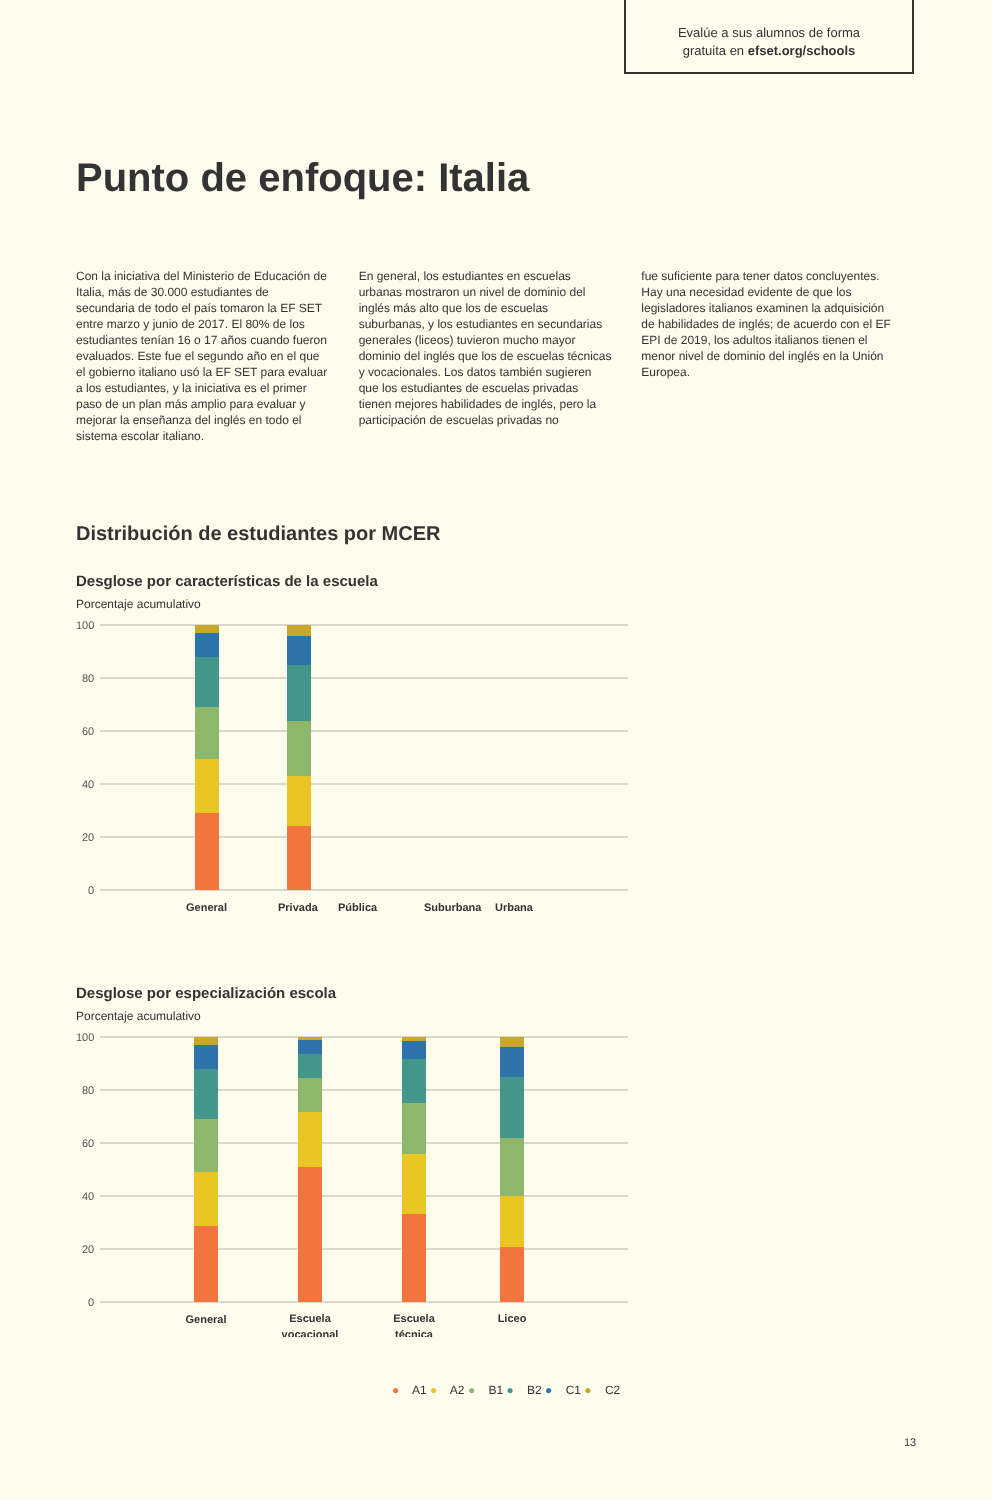Evalúe a sus alumnos de forma
gratuita en efset.org/schools
Punto de enfoque: Italia
Con la iniciativa del Ministerio de Educación de Italia, más de 30.000 estudiantes de secundaria de todo el país tomaron la EF SET entre marzo y junio de 2017. El 80% de los estudiantes tenían 16 o 17 años cuando fueron evaluados. Este fue el segundo año en el que el gobierno italiano usó la EF SET para evaluar a los estudiantes, y la iniciativa es el primer paso de un plan más amplio para evaluar y mejorar la enseñanza del inglés en todo el sistema escolar italiano.
En general, los estudiantes en escuelas urbanas mostraron un nivel de dominio del inglés más alto que los de escuelas suburbanas, y los estudiantes en secundarias generales (liceos) tuvieron mucho mayor dominio del inglés que los de escuelas técnicas y vocacionales. Los datos también sugieren que los estudiantes de escuelas privadas tienen mejores habilidades de inglés, pero la participación de escuelas privadas no
fue suficiente para tener datos concluyentes. Hay una necesidad evidente de que los legisladores italianos examinen la adquisición de habilidades de inglés; de acuerdo con el EF EPI de 2019, los adultos italianos tienen el menor nivel de dominio del inglés en la Unión Europea.
Distribución de estudiantes por MCER
Desglose por características de la escuela
Porcentaje acumulativo
100
80
60
40
20
0
General
Privada
Pública
Suburbana
Urbana
Desglose por especialización escola
Porcentaje acumulativo
100
80
60
40
20
0
General
Escuela
vocacional
Escuela
técnica
Liceo
● A1 ● A2 ● B1 ● B2 ● C1 ● C2
13